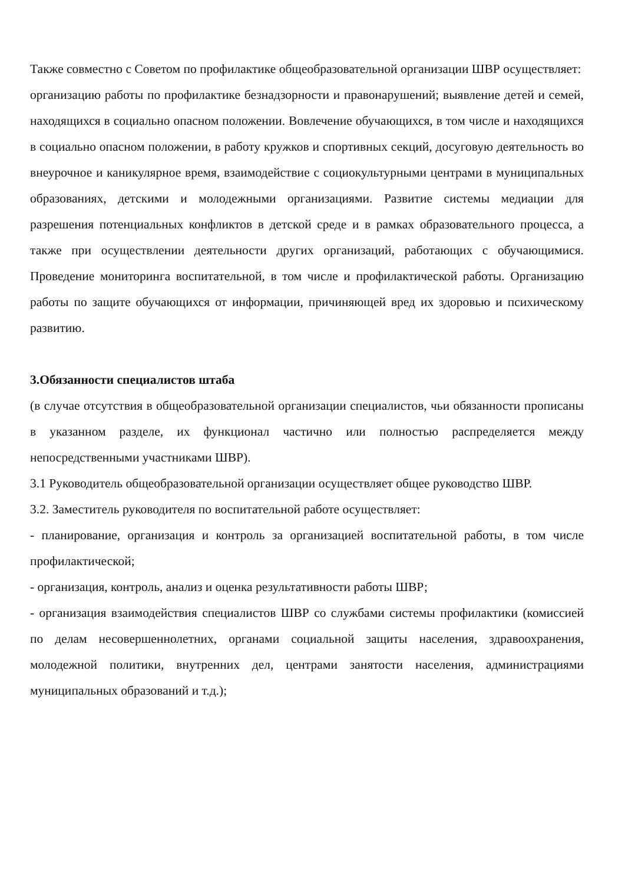Также совместно с Советом по профилактике общеобразовательной организации ШВР осуществляет:
организацию работы по профилактике безнадзорности и правонарушений; выявление детей и семей, находящихся в социально опасном положении. Вовлечение обучающихся, в том числе и находящихся в социально опасном положении, в работу кружков и спортивных секций, досуговую деятельность во внеурочное и каникулярное время, взаимодействие с социокультурными центрами в муниципальных образованиях, детскими и молодежными организациями. Развитие системы медиации для разрешения потенциальных конфликтов в детской среде и в рамках образовательного процесса, а также при осуществлении деятельности других организаций, работающих с обучающимися. Проведение мониторинга воспитательной, в том числе и профилактической работы. Организацию работы по защите обучающихся от информации, причиняющей вред их здоровью и психическому развитию.
3.Обязанности специалистов штаба
(в случае отсутствия в общеобразовательной организации специалистов, чьи обязанности прописаны в указанном разделе, их функционал частично или полностью распределяется между непосредственными участниками ШВР).
3.1 Руководитель общеобразовательной организации осуществляет общее руководство ШВР.
3.2. Заместитель руководителя по воспитательной работе осуществляет:
- планирование, организация и контроль за организацией воспитательной работы, в том числе профилактической;
- организация, контроль, анализ и оценка результативности работы ШВР;
- организация взаимодействия специалистов ШВР со службами системы профилактики (комиссией по делам несовершеннолетних, органами социальной защиты населения, здравоохранения, молодежной политики, внутренних дел, центрами занятости населения, администрациями муниципальных образований и т.д.);